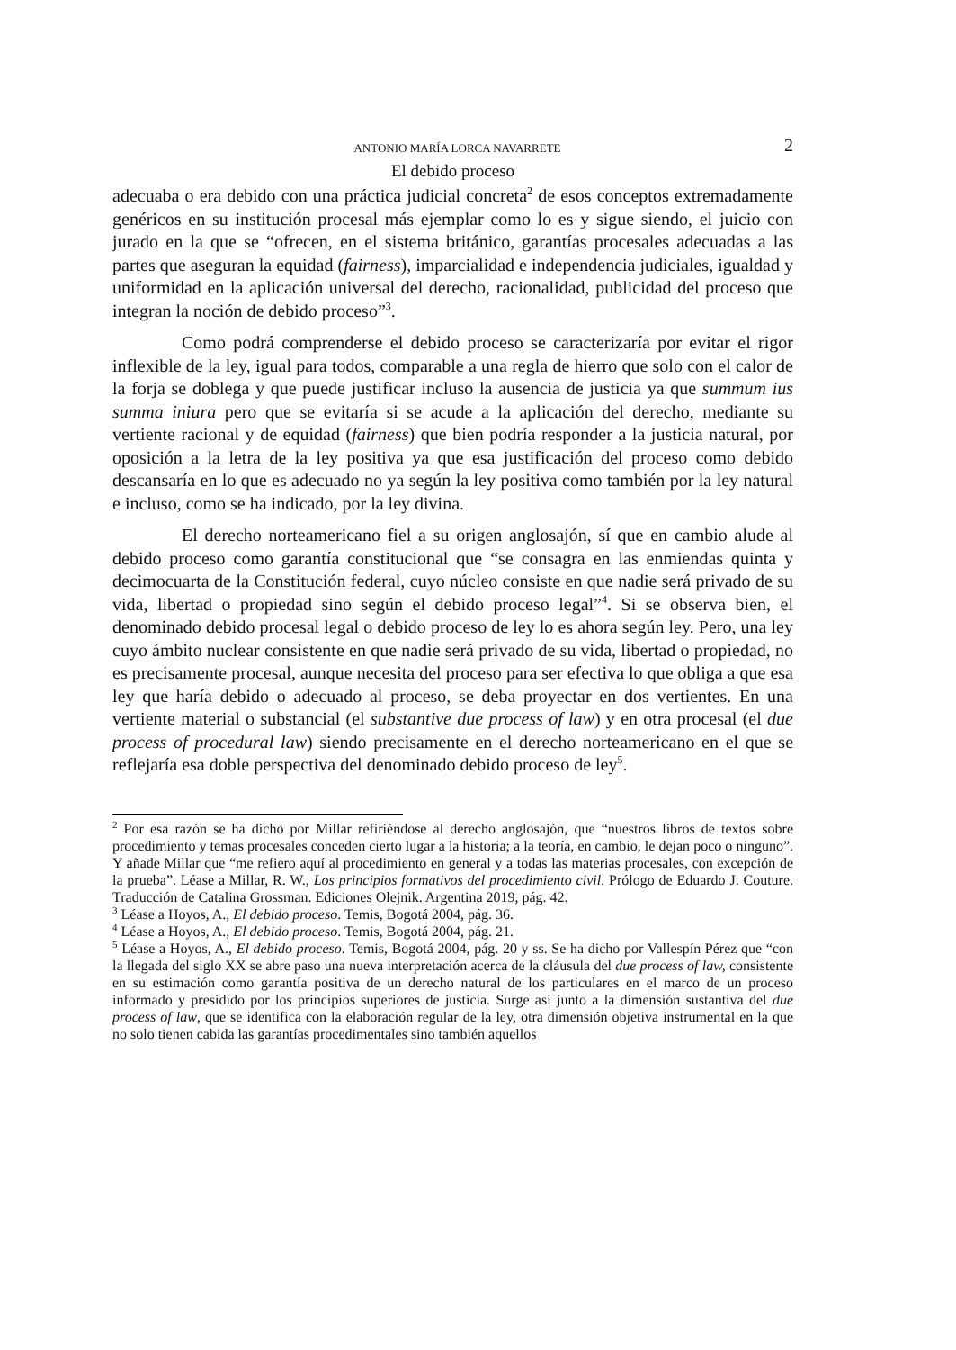ANTONIO MARÍA LORCA NAVARRETE 2
El debido proceso
adecuaba o era debido con una práctica judicial concreta<sup>2</sup> de esos conceptos extremadamente genéricos en su institución procesal más ejemplar como lo es y sigue siendo, el juicio con jurado en la que se “ofrecen, en el sistema británico, garantías procesales adecuadas a las partes que aseguran la equidad (fairness), imparcialidad e independencia judiciales, igualdad y uniformidad en la aplicación universal del derecho, racionalidad, publicidad del proceso que integran la noción de debido proceso”<sup>3</sup>.
Como podrá comprenderse el debido proceso se caracterizaría por evitar el rigor inflexible de la ley, igual para todos, comparable a una regla de hierro que solo con el calor de la forja se doblega y que puede justificar incluso la ausencia de justicia ya que summum ius summa iniura pero que se evitaría si se acude a la aplicación del derecho, mediante su vertiente racional y de equidad (fairness) que bien podría responder a la justicia natural, por oposición a la letra de la ley positiva ya que esa justificación del proceso como debido descansaría en lo que es adecuado no ya según la ley positiva como también por la ley natural e incluso, como se ha indicado, por la ley divina.
El derecho norteamericano fiel a su origen anglosajón, sí que en cambio alude al debido proceso como garantía constitucional que “se consagra en las enmiendas quinta y decimocuarta de la Constitución federal, cuyo núcleo consiste en que nadie será privado de su vida, libertad o propiedad sino según el debido proceso legal”<sup>4</sup>. Si se observa bien, el denominado debido procesal legal o debido proceso de ley lo es ahora según ley. Pero, una ley cuyo ámbito nuclear consistente en que nadie será privado de su vida, libertad o propiedad, no es precisamente procesal, aunque necesita del proceso para ser efectiva lo que obliga a que esa ley que haría debido o adecuado al proceso, se deba proyectar en dos vertientes. En una vertiente material o substancial (el substantive due process of law) y en otra procesal (el due process of procedural law) siendo precisamente en el derecho norteamericano en el que se reflejaría esa doble perspectiva del denominado debido proceso de ley<sup>5</sup>.
<sup>2</sup> Por esa razón se ha dicho por Millar refiriéndose al derecho anglosajón, que “nuestros libros de textos sobre procedimiento y temas procesales conceden cierto lugar a la historia; a la teoría, en cambio, le dejan poco o ninguno”. Y añade Millar que “me refiero aquí al procedimiento en general y a todas las materias procesales, con excepción de la prueba”. Léase a Millar, R. W., Los principios formativos del procedimiento civil. Prólogo de Eduardo J. Couture. Traducción de Catalina Grossman. Ediciones Olejnik. Argentina 2019, pág. 42.
<sup>3</sup> Léase a Hoyos, A., El debido proceso. Temis, Bogotá 2004, pág. 36.
<sup>4</sup> Léase a Hoyos, A., El debido proceso. Temis, Bogotá 2004, pág. 21.
<sup>5</sup> Léase a Hoyos, A., El debido proceso. Temis, Bogotá 2004, pág. 20 y ss. Se ha dicho por Vallespín Pérez que “con la llegada del siglo XX se abre paso una nueva interpretación acerca de la cláusula del due process of law, consistente en su estimación como garantía positiva de un derecho natural de los particulares en el marco de un proceso informado y presidido por los principios superiores de justicia. Surge así junto a la dimensión sustantiva del due process of law, que se identifica con la elaboración regular de la ley, otra dimensión objetiva instrumental en la que no solo tienen cabida las garantías procedimentales sino también aquellos